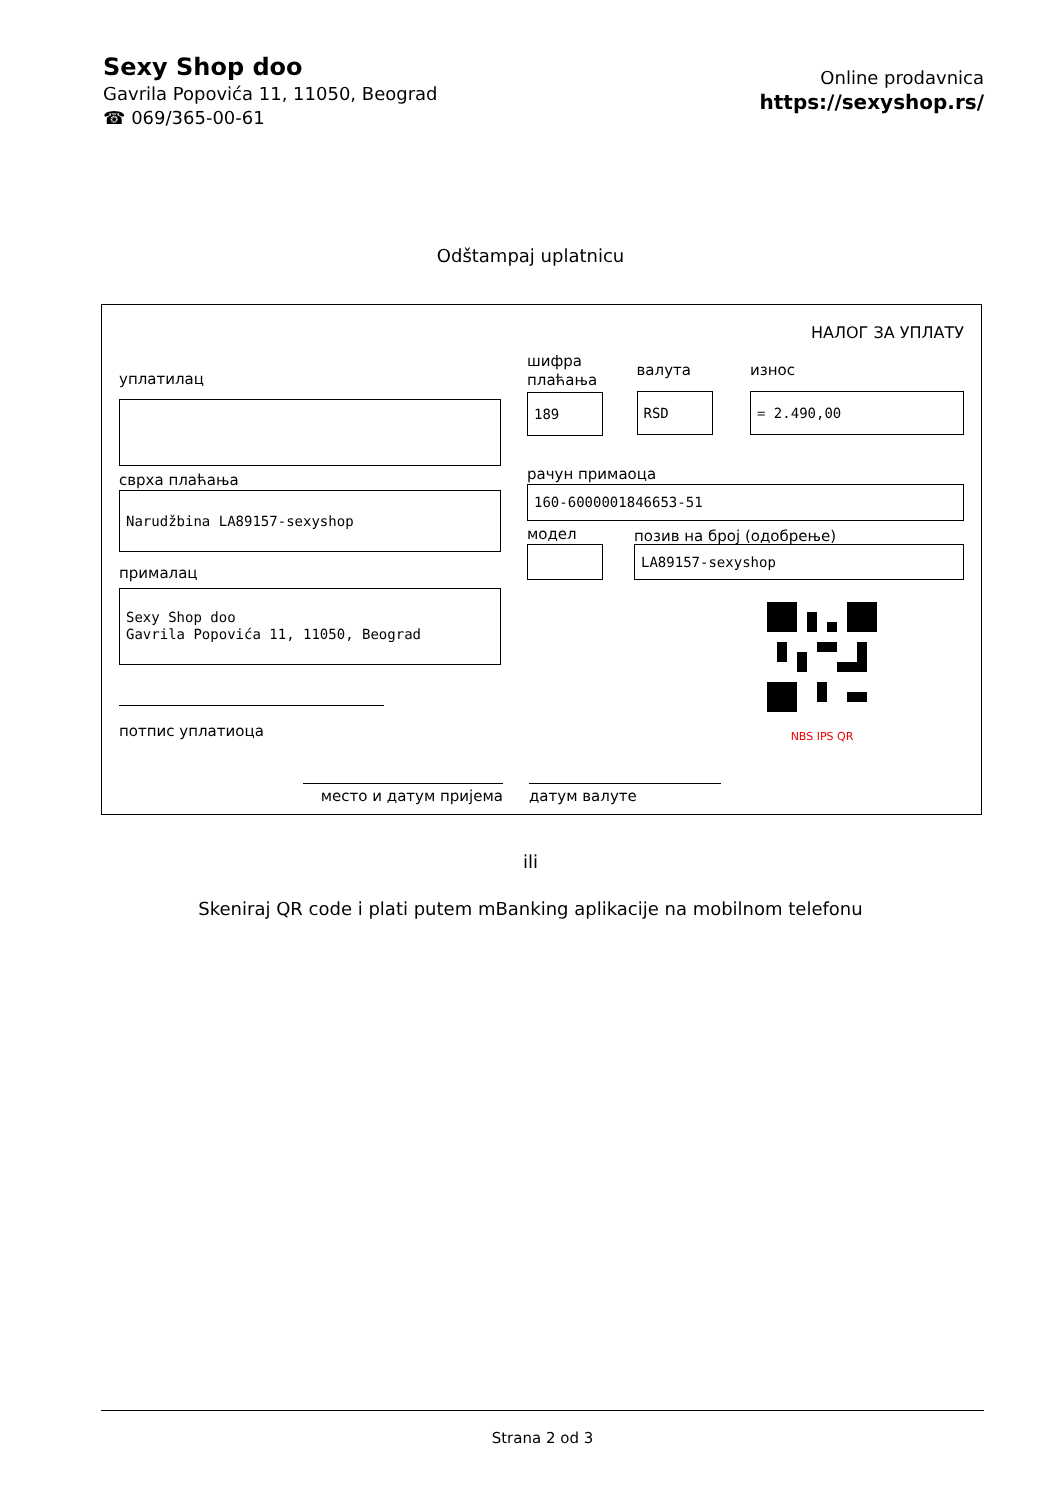Sexy Shop doo
Gavrila Popovića 11, 11050, Beograd
☎ 069/365-00-61
Online prodavnica
https://sexyshop.rs/
Odštampaj uplatnicu
НАЛОГ ЗА УПЛАТУ
уплатилац
сврха плаћања
Narudžbina LA89157-sexyshop
прималац
Sexy Shop doo
Gavrila Popovića 11, 11050, Beograd
потпис уплатиоца
шифра
плаћања
189
валута
RSD
износ
= 2.490,00
рачун примаоца
160-6000001846653-51
модел позив на број (одобрење)
LA89157-sexyshop
NBS IPS QR
место и датум пријема датум валуте
ili
Skeniraj QR code i plati putem mBanking aplikacije na mobilnom telefonu
Strana 2 od 3